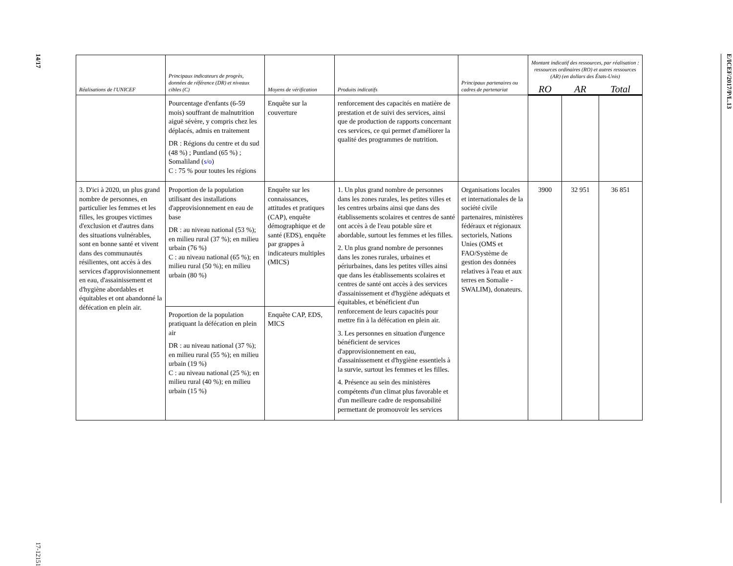14/17
17-12151
| Réalisations de l'UNICEF | Principaux indicateurs de progrès, données de référence (DR) et niveaux cibles (C) | Moyens de vérification | Produits indicatifs | Principaux partenaires ou cadres de partenariat | Montant indicatif des ressources, par réalisation : ressources ordinaires (RO) et autres ressources (AR) (en dollars des États-Unis) | | |
| --- | --- | --- | --- | --- | --- | --- | --- |
| | | | | | RO | AR | Total |
| | Pourcentage d'enfants (6-59 mois) souffrant de malnutrition aiguë sévère, y compris chez les déplacés, admis en traitement DR : Régions du centre et du sud (48 %) ; Puntland (65 %) ; Somaliland ( s/o ) C : 75 % pour toutes les régions | Enquête sur la couverture | renforcement des capacités en matière de prestation et de suivi des services, ainsi que de production de rapports concernant ces services, ce qui permet d'améliorer la qualité des programmes de nutrition. | | | | |
| 3. D'ici à 2020, un plus grand nombre de personnes, en particulier les femmes et les filles, les groupes victimes d'exclusion et d'autres dans des situations vulnérables, sont en bonne santé et vivent dans des communautés résilientes, ont accès à des services d'approvisionnement en eau, d'assainissement et d'hygiène abordables et équitables et ont abandonné la défécation en plein air. | Proportion de la population utilisant des installations d'approvisionnement en eau de base DR : au niveau national (53 %); en milieu rural (37 %); en milieu urbain (76 %) C : au niveau national (65 %); en milieu rural (50 %); en milieu urbain (80 %) | Enquête sur les connaissances, attitudes et pratiques (CAP), enquête démographique et de santé (EDS), enquête par grappes à indicateurs multiples (MICS) | 1. Un plus grand nombre de personnes dans les zones rurales, les petites villes et les centres urbains ainsi que dans des établissements scolaires et centres de santé ont accès à de l'eau potable sûre et abordable, surtout les femmes et les filles. 2. Un plus grand nombre de personnes dans les zones rurales, urbaines et périurbaines, dans les petites villes ainsi que dans les établissements scolaires et centres de santé ont accès à des services d'assainissement et d'hygiène adéquats et équitables, et bénéficient d'un renforcement de leurs capacités pour mettre fin à la défécation en plein air. 3. Les personnes en situation d'urgence bénéficient de services d'approvisionnement en eau, d'assainissement et d'hygiène essentiels à la survie, surtout les femmes et les filles. 4. Présence au sein des ministères compétents d'un climat plus favorable et d'un meilleure cadre de responsabilité permettant de promouvoir les services | Organisations locales et internationales de la société civile partenaires, ministères fédéraux et régionaux sectoriels, Nations Unies (OMS et FAO/Système de gestion des données relatives à l'eau et aux terres en Somalie - SWALIM), donateurs. | 3900 | 32 951 | 36 851 |
| | Proportion de la population pratiquant la défécation en plein air DR : au niveau national (37 %); en milieu rural (55 %); en milieu urbain (19 %) C : au niveau national (25 %); en milieu rural (40 %); en milieu urbain (15 %) | Enquête CAP, EDS, MICS | | | | | |
E/ICEF/2017/P/L.13